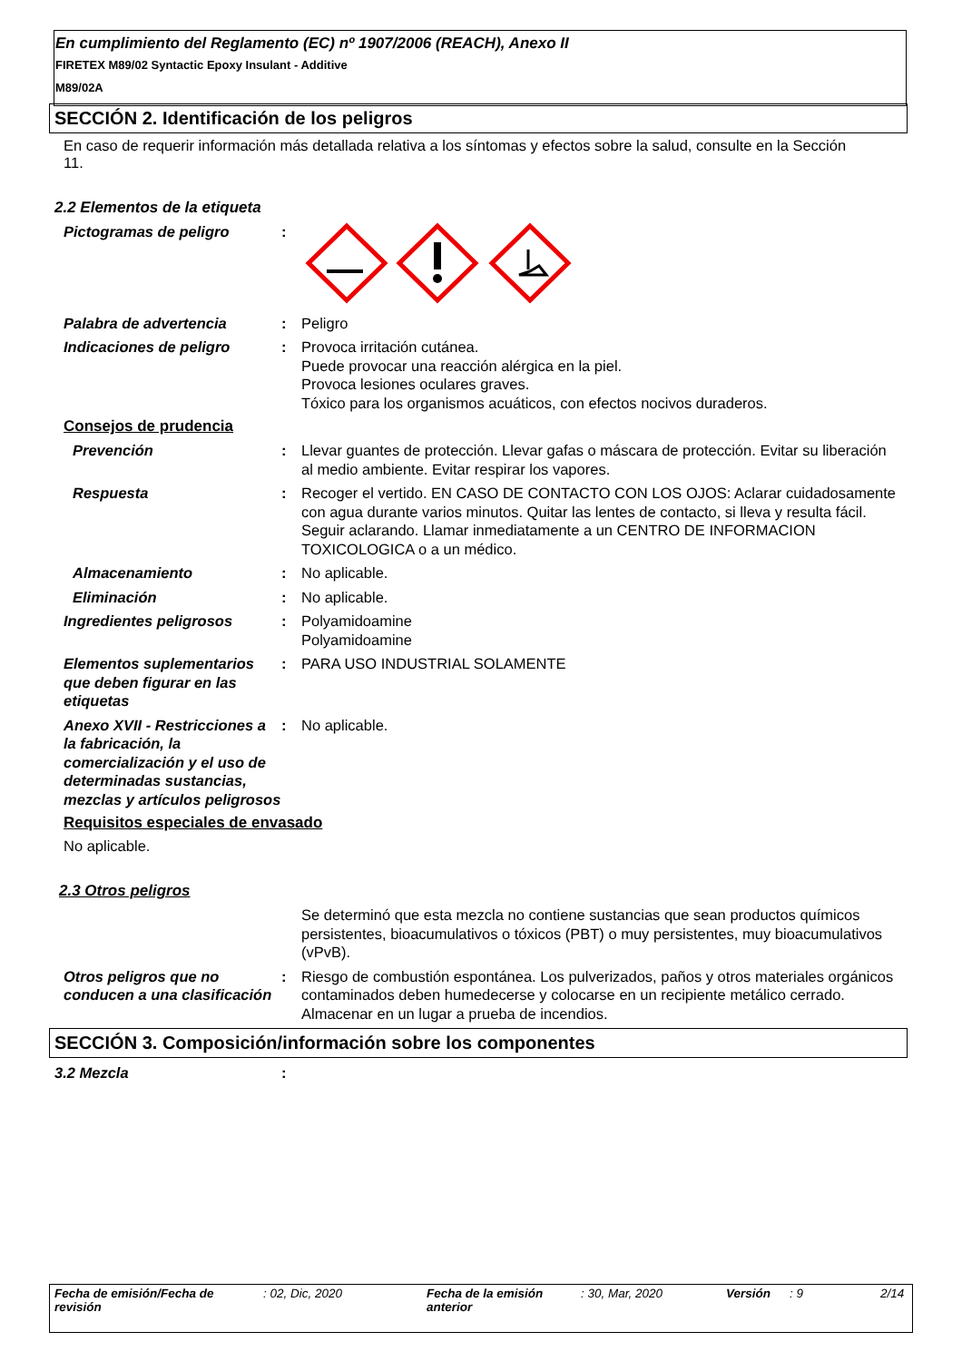En cumplimiento del Reglamento (EC) nº 1907/2006 (REACH), Anexo II
FIRETEX M89/02 Syntactic Epoxy Insulant - Additive
M89/02A
SECCIÓN 2. Identificación de los peligros
En caso de requerir información más detallada relativa a los síntomas y efectos sobre la salud, consulte en la Sección 11.
2.2 Elementos de la etiqueta
Pictogramas de peligro :
Palabra de advertencia : Peligro
Indicaciones de peligro : Provoca irritación cutánea.
Puede provocar una reacción alérgica en la piel.
Provoca lesiones oculares graves.
Tóxico para los organismos acuáticos, con efectos nocivos duraderos.
Consejos de prudencia
Prevención : Llevar guantes de protección. Llevar gafas o máscara de protección. Evitar su liberación al medio ambiente. Evitar respirar los vapores.
Respuesta : Recoger el vertido. EN CASO DE CONTACTO CON LOS OJOS: Aclarar cuidadosamente con agua durante varios minutos. Quitar las lentes de contacto, si lleva y resulta fácil. Seguir aclarando. Llamar inmediatamente a un CENTRO DE INFORMACION TOXICOLOGICA o a un médico.
Almacenamiento : No aplicable.
Eliminación : No aplicable.
Ingredientes peligrosos : Polyamidoamine
Polyamidoamine
Elementos suplementarios que deben figurar en las etiquetas
: PARA USO INDUSTRIAL SOLAMENTE
Anexo XVII - Restricciones a la fabricación, la comercialización y el uso de determinadas sustancias, mezclas y artículos peligrosos
: No aplicable.
Requisitos especiales de envasado
No aplicable.
2.3 Otros peligros
Se determinó que esta mezcla no contiene sustancias que sean productos químicos persistentes, bioacumulativos o tóxicos (PBT) o muy persistentes, muy bioacumulativos (vPvB).
Otros peligros que no conducen a una clasificación
: Riesgo de combustión espontánea. Los pulverizados, paños y otros materiales orgánicos contaminados deben humedecerse y colocarse en un recipiente metálico cerrado. Almacenar en un lugar a prueba de incendios.
SECCIÓN 3. Composición/información sobre los componentes
3.2 Mezcla :
Fecha de emisión/Fecha de revisión
: 02, Dic, 2020 Fecha de la emisión anterior
: 30, Mar, 2020 Versión : 9 2/14